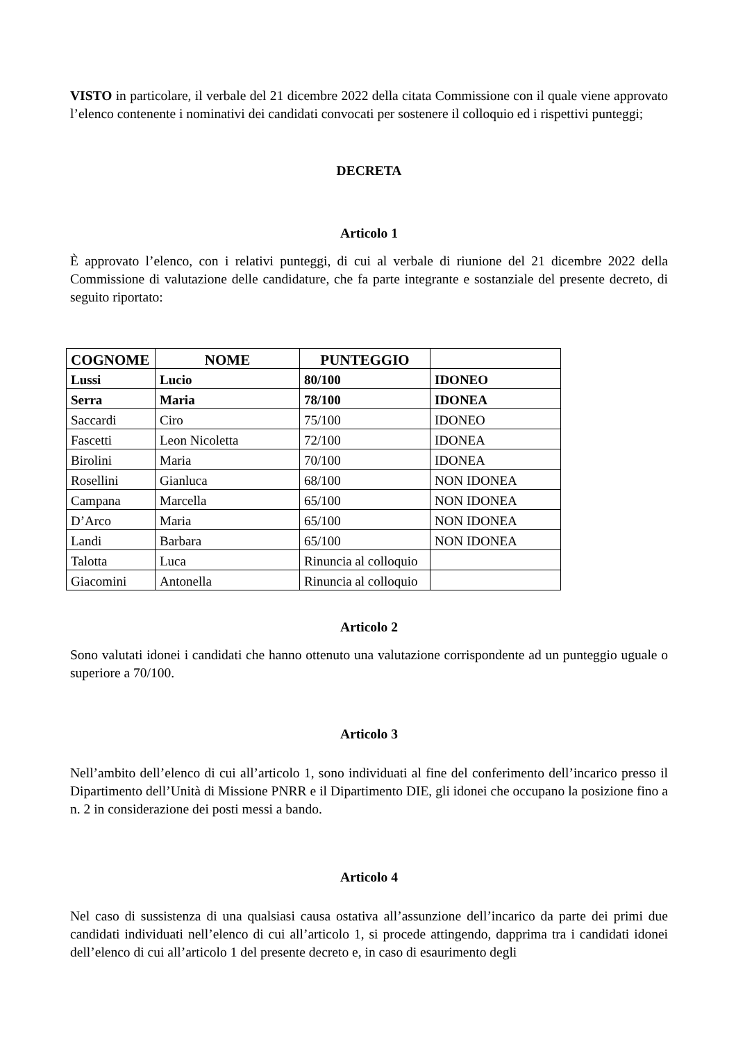VISTO in particolare, il verbale del 21 dicembre 2022 della citata Commissione con il quale viene approvato l’elenco contenente i nominativi dei candidati convocati per sostenere il colloquio ed i rispettivi punteggi;
DECRETA
Articolo 1
È approvato l’elenco, con i relativi punteggi, di cui al verbale di riunione del 21 dicembre 2022 della Commissione di valutazione delle candidature, che fa parte integrante e sostanziale del presente decreto, di seguito riportato:
| COGNOME | NOME | PUNTEGGIO | |
| --- | --- | --- | --- |
| Lussi | Lucio | 80/100 | IDONEO |
| Serra | Maria | 78/100 | IDONEA |
| Saccardi | Ciro | 75/100 | IDONEO |
| Fascetti | Leon Nicoletta | 72/100 | IDONEA |
| Birolini | Maria | 70/100 | IDONEA |
| Rosellini | Gianluca | 68/100 | NON IDONEA |
| Campana | Marcella | 65/100 | NON IDONEA |
| D’Arco | Maria | 65/100 | NON IDONEA |
| Landi | Barbara | 65/100 | NON IDONEA |
| Talotta | Luca | Rinuncia al colloquio | |
| Giacomini | Antonella | Rinuncia al colloquio | |
Articolo 2
Sono valutati idonei i candidati che hanno ottenuto una valutazione corrispondente ad un punteggio uguale o superiore a 70/100.
Articolo 3
Nell’ambito dell’elenco di cui all’articolo 1, sono individuati al fine del conferimento dell’incarico presso il Dipartimento dell’Unità di Missione PNRR e il Dipartimento DIE, gli idonei che occupano la posizione fino a n. 2 in considerazione dei posti messi a bando.
Articolo 4
Nel caso di sussistenza di una qualsiasi causa ostativa all’assunzione dell’incarico da parte dei primi due candidati individuati nell’elenco di cui all’articolo 1, si procede attingendo, dapprima tra i candidati idonei dell’elenco di cui all’articolo 1 del presente decreto e, in caso di esaurimento degli